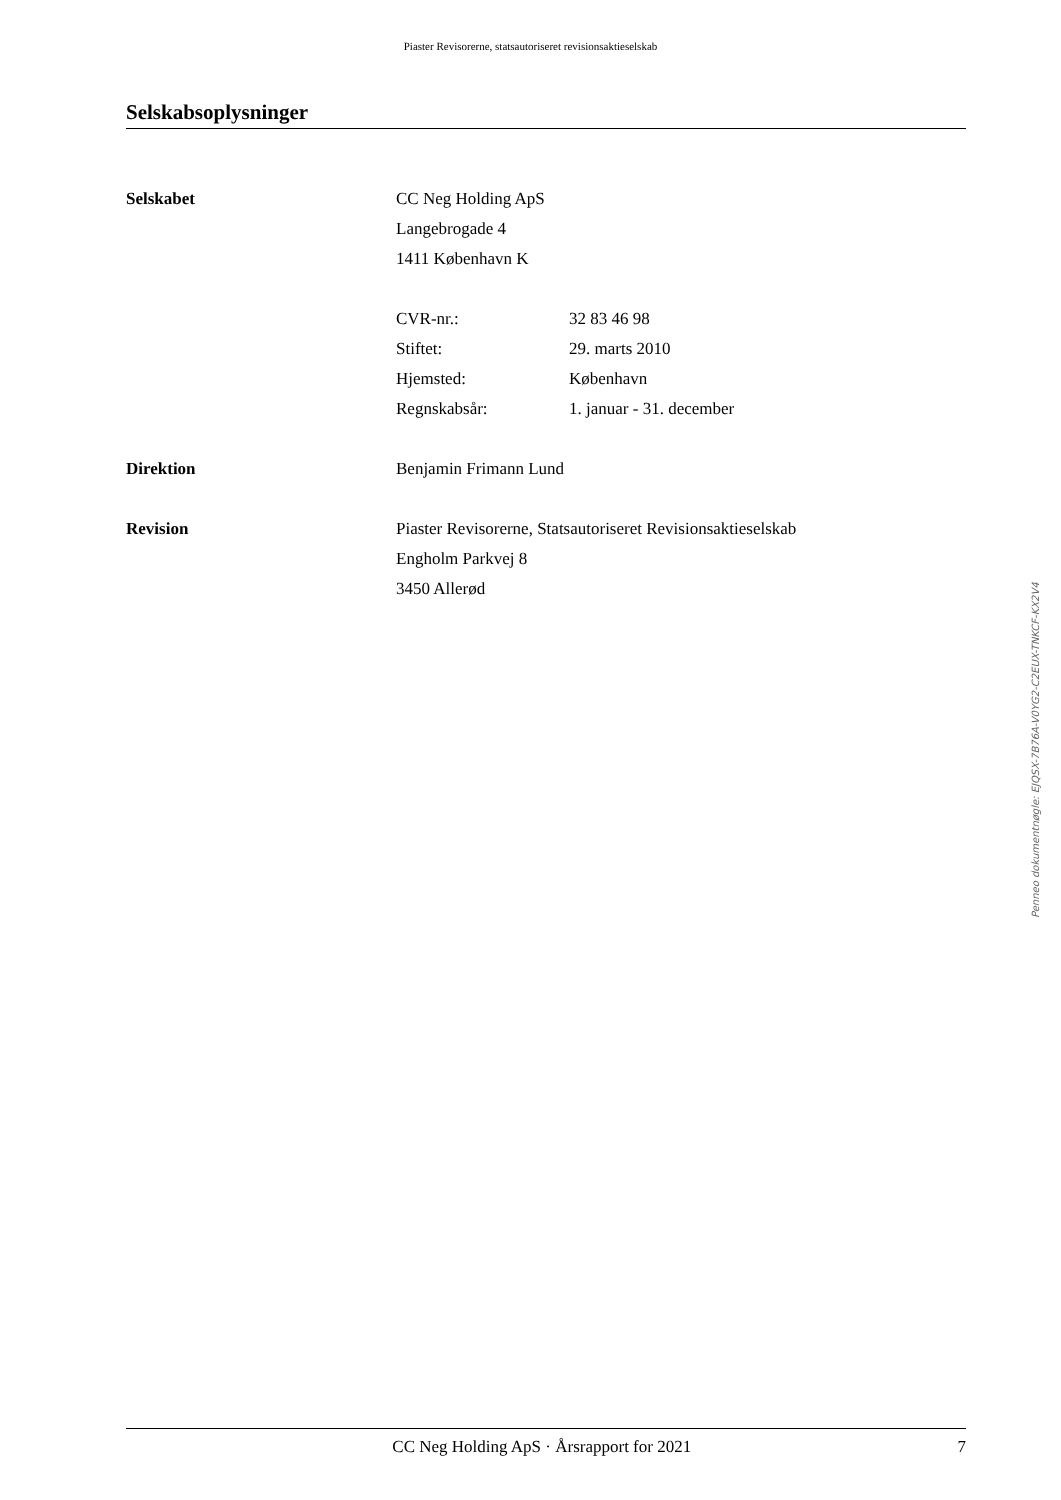Piaster Revisorerne, statsautoriseret revisionsaktieselskab
Selskabsoplysninger
Selskabet CC Neg Holding ApS
Langebrogade 4
1411 København K
CVR-nr.: 32 83 46 98
Stiftet: 29. marts 2010
Hjemsted: København
Regnskabsår: 1. januar - 31. december
Direktion Benjamin Frimann Lund
Revision Piaster Revisorerne, Statsautoriseret Revisionsaktieselskab
Engholm Parkvej 8
3450 Allerød
Penneo dokumentnøgle: EJQSX-7B76A-V0YG2-C2EUX-TNKCF-KX2V4
CC Neg Holding ApS · Årsrapport for 2021 7